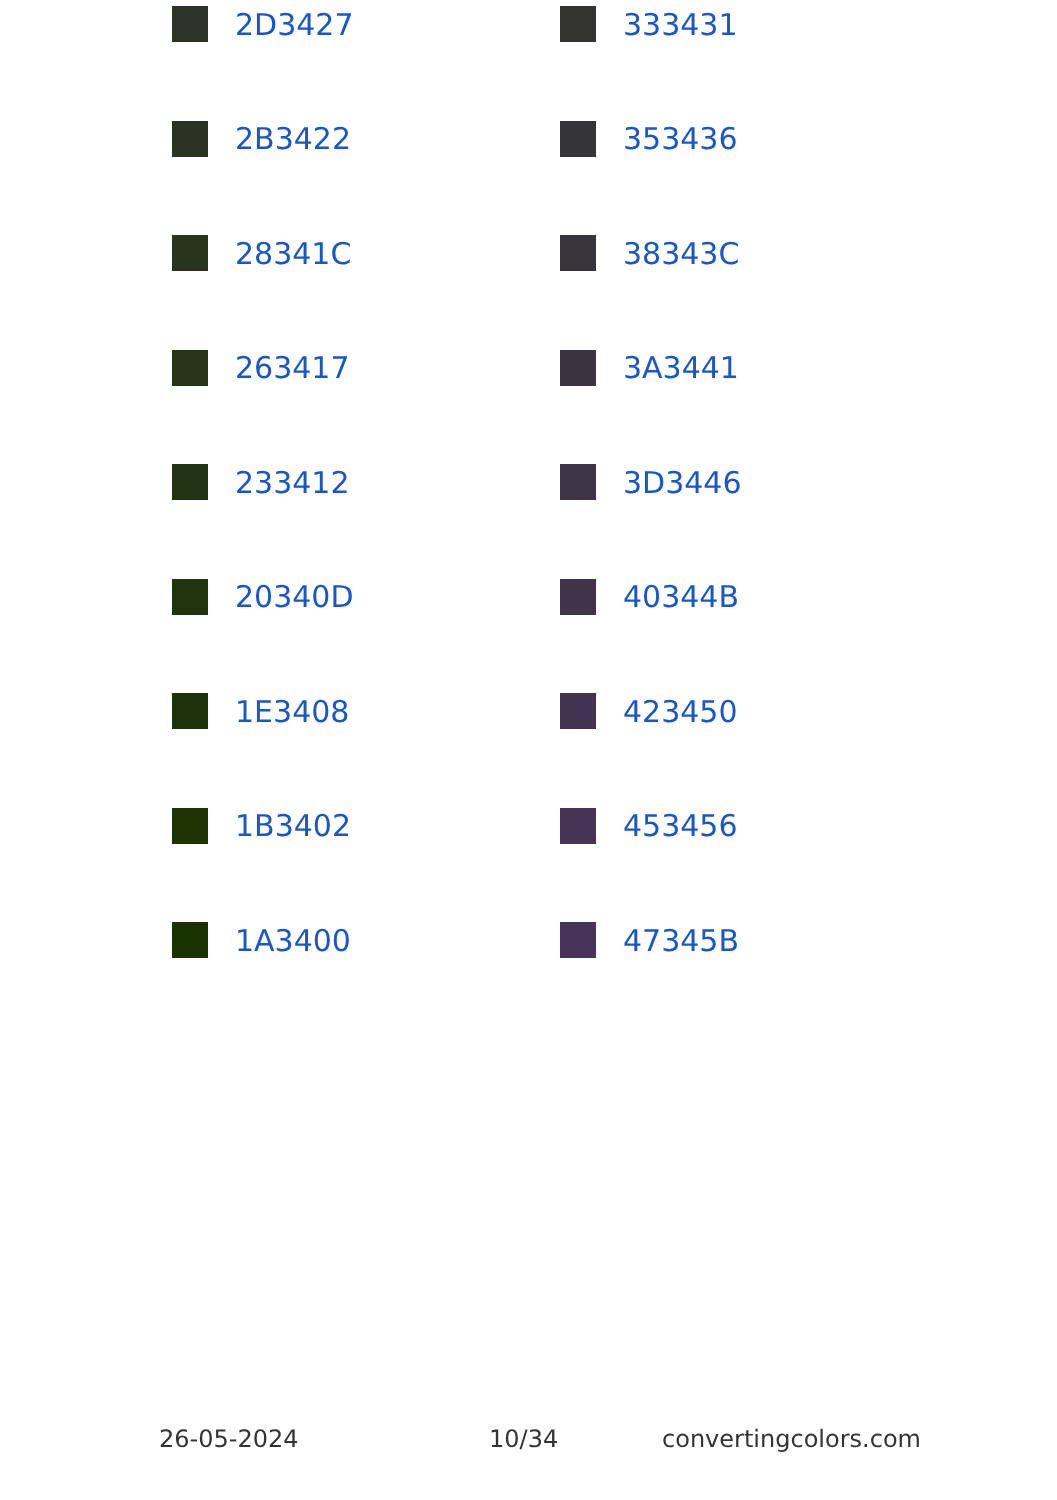2D3427 333431
2B3422 353436
28341C 38343C
263417 3A3441
233412 3D3446
20340D 40344B
1E3408 423450
1B3402 453456
1A3400 47345B
26-05-2024 10/34 convertingcolors.com